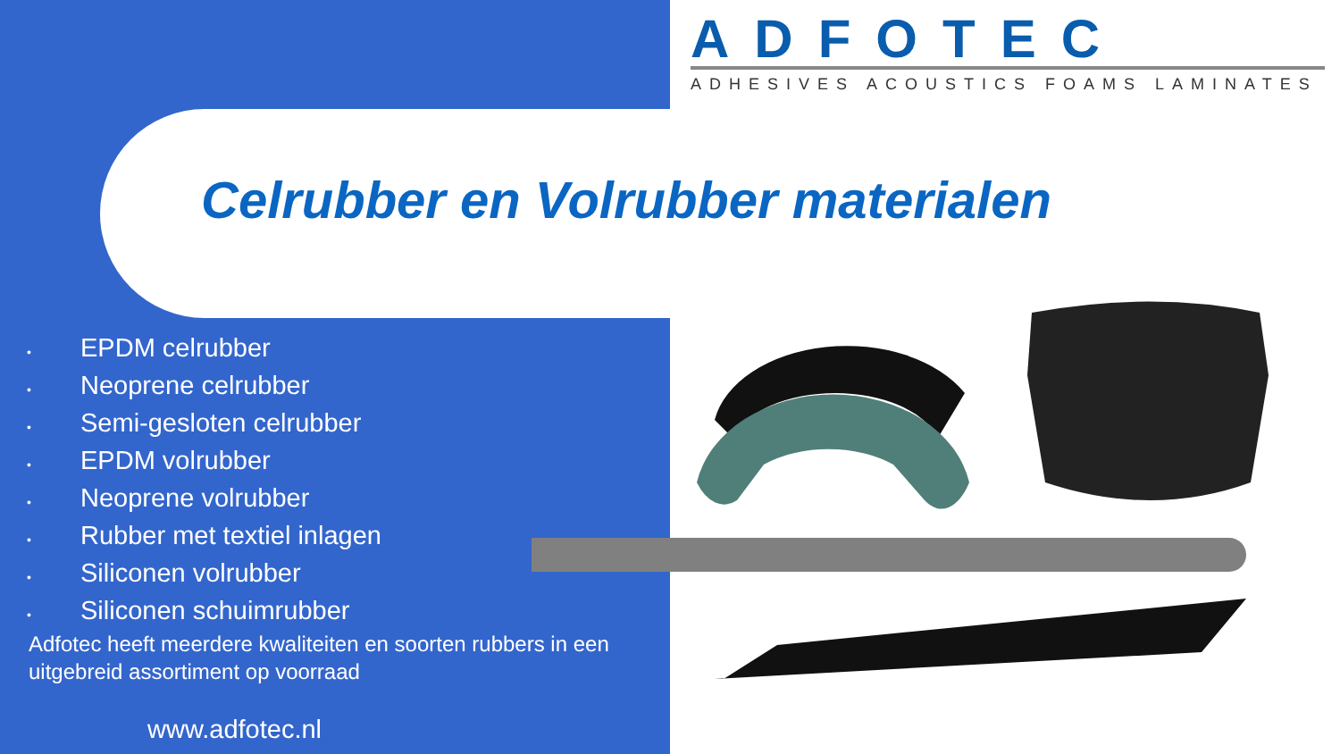ADFOTEC
ADHESIVES ACOUSTICS FOAMS LAMINATES
Celrubber en Volrubber materialen
• EPDM celrubber
• Neoprene celrubber
• Semi-gesloten celrubber
• EPDM volrubber
• Neoprene volrubber
• Rubber met textiel inlagen
• Siliconen volrubber
• Siliconen schuimrubber
Adfotec heeft meerdere kwaliteiten en soorten rubbers in een uitgebreid assortiment op voorraad
www.adfotec.nl